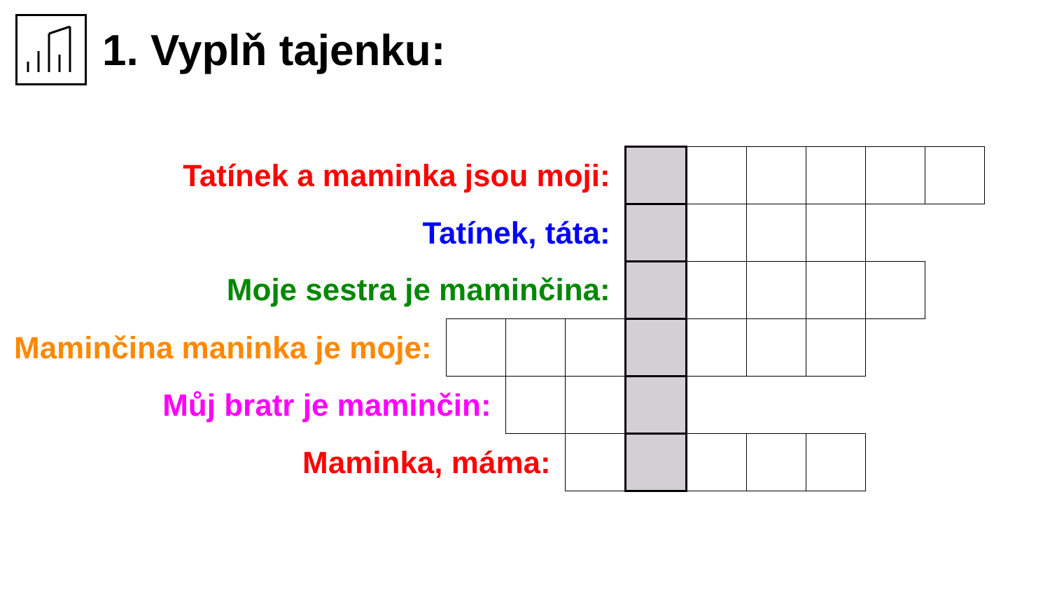1. Vyplň tajenku:
| Tatínek a maminka jsou moji: | | | | | | | | | |
| Tatínek, táta: | | | | | | | | | |
| Moje sestra je maminčina: | | | | | | | | | |
| Maminčina maninka je moje: | | | | | | | | | |
| Můj bratr je maminčin: | | | | | | | | | |
| Maminka, máma: | | | | | | | | | |